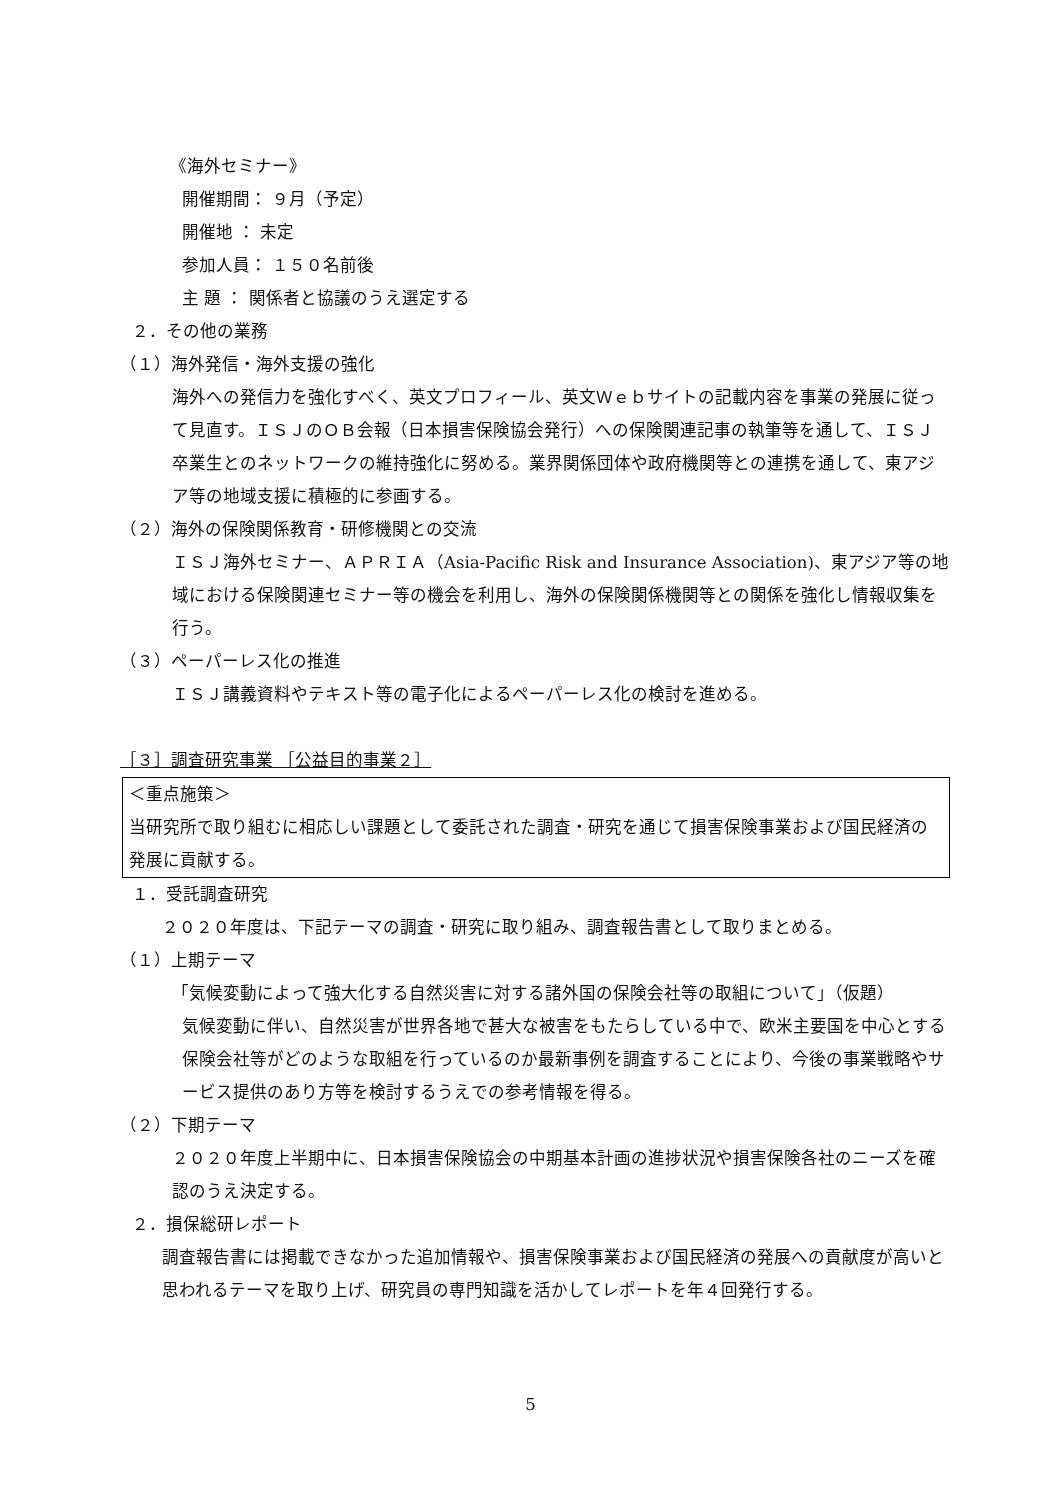《海外セミナー》
開催期間： ９月（予定）
開催地 ： 未定
参加人員： １５０名前後
主 題 ： 関係者と協議のうえ選定する
２．その他の業務
（１）海外発信・海外支援の強化
海外への発信力を強化すべく、英文プロフィール、英文Ｗｅｂサイトの記載内容を事業の発展に従って見直す。ＩＳＪのＯＢ会報（日本損害保険協会発行）への保険関連記事の執筆等を通して、ＩＳＪ卒業生とのネットワークの維持強化に努める。業界関係団体や政府機関等との連携を通して、東アジア等の地域支援に積極的に参画する。
（２）海外の保険関係教育・研修機関との交流
ＩＳＪ海外セミナー、ＡＰＲＩＡ（Asia-Pacific Risk and Insurance Association)、東アジア等の地域における保険関連セミナー等の機会を利用し、海外の保険関係機関等との関係を強化し情報収集を行う。
（３）ペーパーレス化の推進
ＩＳＪ講義資料やテキスト等の電子化によるペーパーレス化の検討を進める。
［３］調査研究事業 ［公益目的事業２］
＜重点施策＞
当研究所で取り組むに相応しい課題として委託された調査・研究を通じて損害保険事業および国民経済の発展に貢献する。
１．受託調査研究
２０２０年度は、下記テーマの調査・研究に取り組み、調査報告書として取りまとめる。
（１）上期テーマ
「気候変動によって強大化する自然災害に対する諸外国の保険会社等の取組について」（仮題）
気候変動に伴い、自然災害が世界各地で甚大な被害をもたらしている中で、欧米主要国を中心とする保険会社等がどのような取組を行っているのか最新事例を調査することにより、今後の事業戦略やサービス提供のあり方等を検討するうえでの参考情報を得る。
（２）下期テーマ
２０２０年度上半期中に、日本損害保険協会の中期基本計画の進捗状況や損害保険各社のニーズを確認のうえ決定する。
２．損保総研レポート
調査報告書には掲載できなかった追加情報や、損害保険事業および国民経済の発展への貢献度が高いと思われるテーマを取り上げ、研究員の専門知識を活かしてレポートを年４回発行する。
5